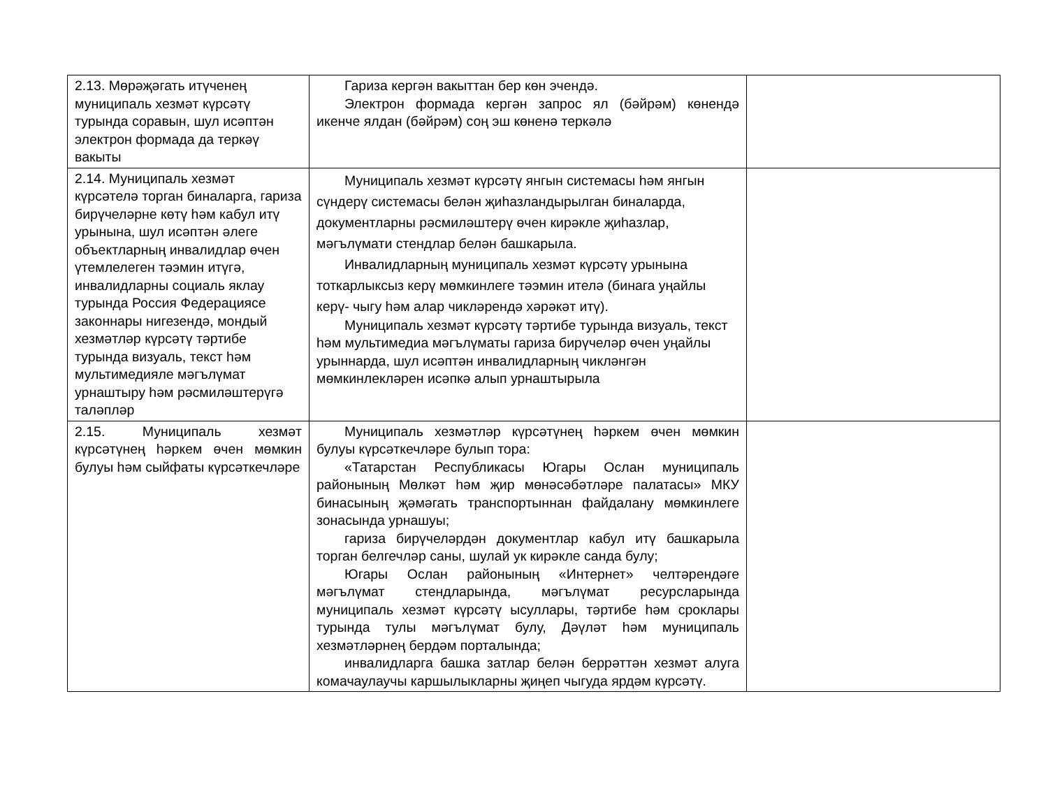| 2.13. Мөрәҗәгать итүченең муниципаль хезмәт күрсәтү турында соравын, шул исәптән электрон формада да теркәү вакыты | Гариза кергән вакыттан бер көн эчендә. Электрон формада кергән запрос ял (бәйрәм) көнендә икенче ялдан (бәйрәм) соң эш көненә теркәлә | |
| 2.14. Муниципаль хезмәт күрсәтелә торган биналарга, гариза бирүчеләрне көтү һәм кабул итү урынына, шул исәптән әлеге объектларның инвалидлар өчен үтемлелеген тәэмин итүгә, инвалидларны социаль яклау турында Россия Федерациясе законнары нигезендә, мондый хезмәтләр күрсәтү тәртибе турында визуаль, текст һәм мультимедияле мәгълүмат урнаштыру һәм рәсмиләштерүгә таләпләр | Муниципаль хезмәт күрсәтү янгын системасы һәм янгын сүндерү системасы белән җиһазландырылган биналарда, документларны рәсмиләштерү өчен кирәкле җиһазлар, мәгълүмати стендлар белән башкарыла. Инвалидларның муниципаль хезмәт күрсәтү урынына тоткарлыксыз керү мөмкинлеге тәэмин ителә (бинага уңайлы керү- чыгу һәм алар чикләрендә хәрәкәт итү). Муниципаль хезмәт күрсәтү тәртибе турында визуаль, текст һәм мультимедиа мәгълүматы гариза бирүчеләр өчен уңайлы урыннарда, шул исәптән инвалидларның чикләнгән мөмкинлекләрен исәпкә алып урнаштырыла | |
| 2.15. Муниципаль хезмәт күрсәтүнең һәркем өчен мөмкин булуы һәм сыйфаты күрсәткечләре | Муниципаль хезмәтләр күрсәтүнең һәркем өчен мөмкин булуы күрсәткечләре булып тора: «Татарстан Республикасы Югары Ослан муниципаль районының Мөлкәт һәм җир мөнәсәбәтләре палатасы» МКУ бинасының җәмәгать транспортыннан файдалану мөмкинлеге зонасында урнашуы; гариза бирүчеләрдән документлар кабул итү башкарыла торган белгечләр саны, шулай ук кирәкле санда булу; Югары Ослан районының «Интернет» челтәрендәге мәгълүмат стендларында, мәгълүмат ресурсларында муниципаль хезмәт күрсәтү ысуллары, тәртибе һәм сроклары турында тулы мәгълүмат булу, Дәүләт һәм муниципаль хезмәтләрнең бердәм порталында; инвалидларга башка затлар белән беррәттән хезмәт алуга комачаулаучы каршылыкларны җиңеп чыгуда ярдәм күрсәтү. | |